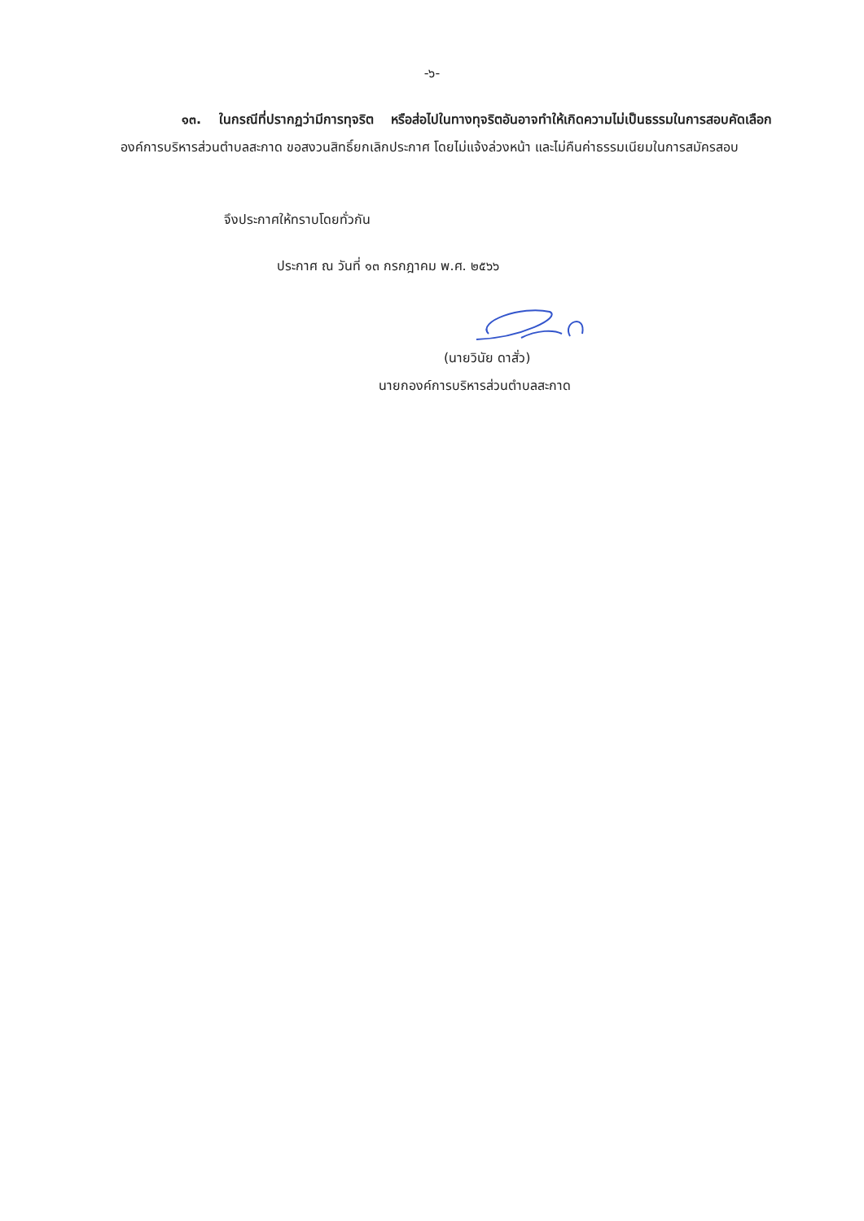-๖-
๑๓. ในกรณีที่ปรากฏว่ามีการทุจริต หรือส่อไปในทางทุจริตอันอาจทำให้เกิดความไม่เป็นธรรมในการสอบคัดเลือก องค์การบริหารส่วนตำบลสะกาด ขอสงวนสิทธิ์ยกเลิกประกาศ โดยไม่แจ้งล่วงหน้า และไม่คืนค่าธรรมเนียมในการสมัครสอบ
จึงประกาศให้ทราบโดยทั่วกัน
ประกาศ ณ วันที่ ๑๓ กรกฎาคม พ.ศ. ๒๕๖๖
(นายวินัย ดาสั่ว)
นายกองค์การบริหารส่วนตำบลสะกาด